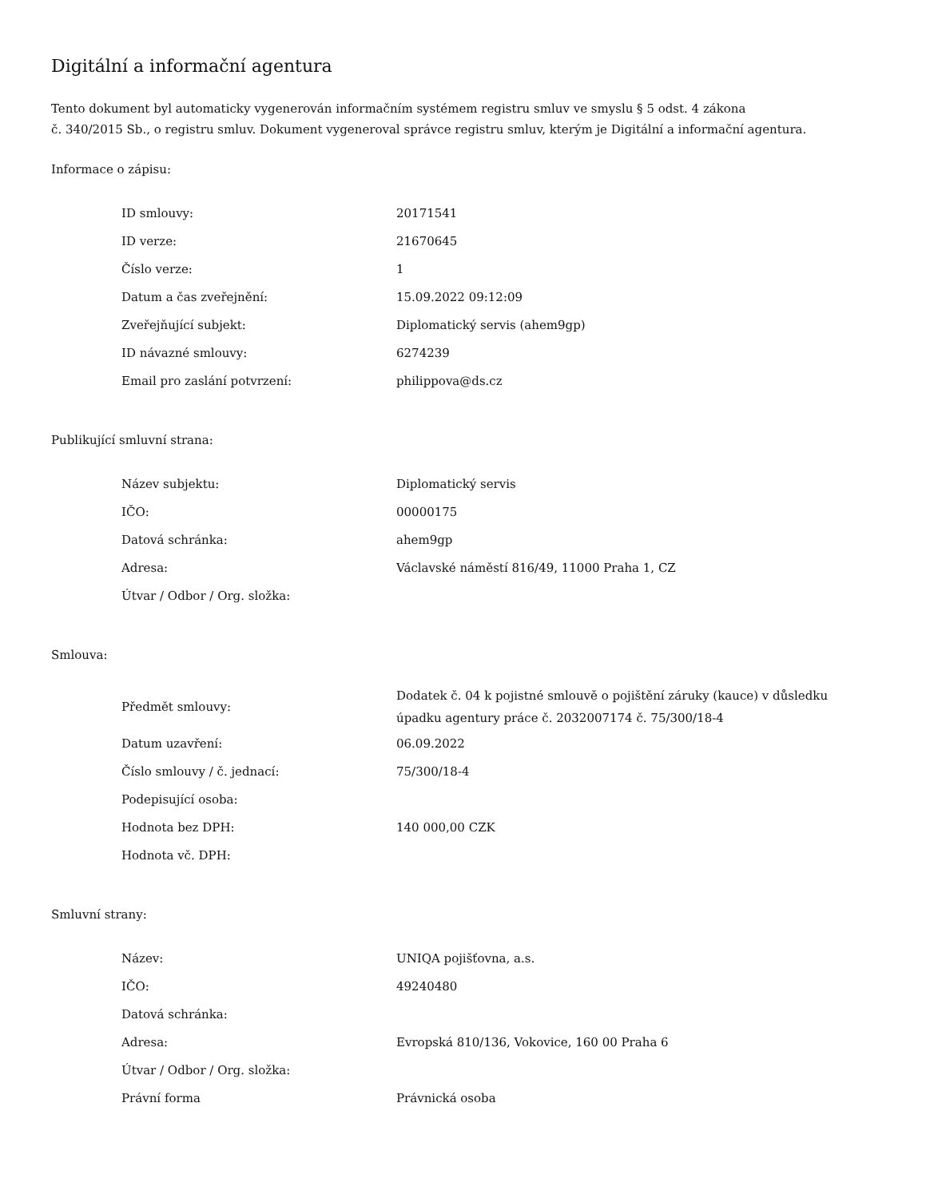Digitální a informační agentura
Tento dokument byl automaticky vygenerován informačním systémem registru smluv ve smyslu § 5 odst. 4 zákona
č. 340/2015 Sb., o registru smluv. Dokument vygeneroval správce registru smluv, kterým je Digitální a informační agentura.
Informace o zápisu:
| ID smlouvy: | 20171541 |
| ID verze: | 21670645 |
| Číslo verze: | 1 |
| Datum a čas zveřejnění: | 15.09.2022 09:12:09 |
| Zveřejňující subjekt: | Diplomatický servis (ahem9gp) |
| ID návazné smlouvy: | 6274239 |
| Email pro zaslání potvrzení: | philippova@ds.cz |
Publikující smluvní strana:
| Název subjektu: | Diplomatický servis |
| IČO: | 00000175 |
| Datová schránka: | ahem9gp |
| Adresa: | Václavské náměstí 816/49, 11000 Praha 1, CZ |
| Útvar / Odbor / Org. složka: | |
Smlouva:
| Předmět smlouvy: | Dodatek č. 04 k pojistné smlouvě o pojištění záruky (kauce) v důsledku úpadku agentury práce č. 2032007174 č. 75/300/18-4 |
| Datum uzavření: | 06.09.2022 |
| Číslo smlouvy / č. jednací: | 75/300/18-4 |
| Podepisující osoba: | |
| Hodnota bez DPH: | 140 000,00 CZK |
| Hodnota vč. DPH: | |
Smluvní strany:
| Název: | UNIQA pojišťovna, a.s. |
| IČO: | 49240480 |
| Datová schránka: | |
| Adresa: | Evropská 810/136, Vokovice, 160 00 Praha 6 |
| Útvar / Odbor / Org. složka: | |
| Právní forma | Právnická osoba |